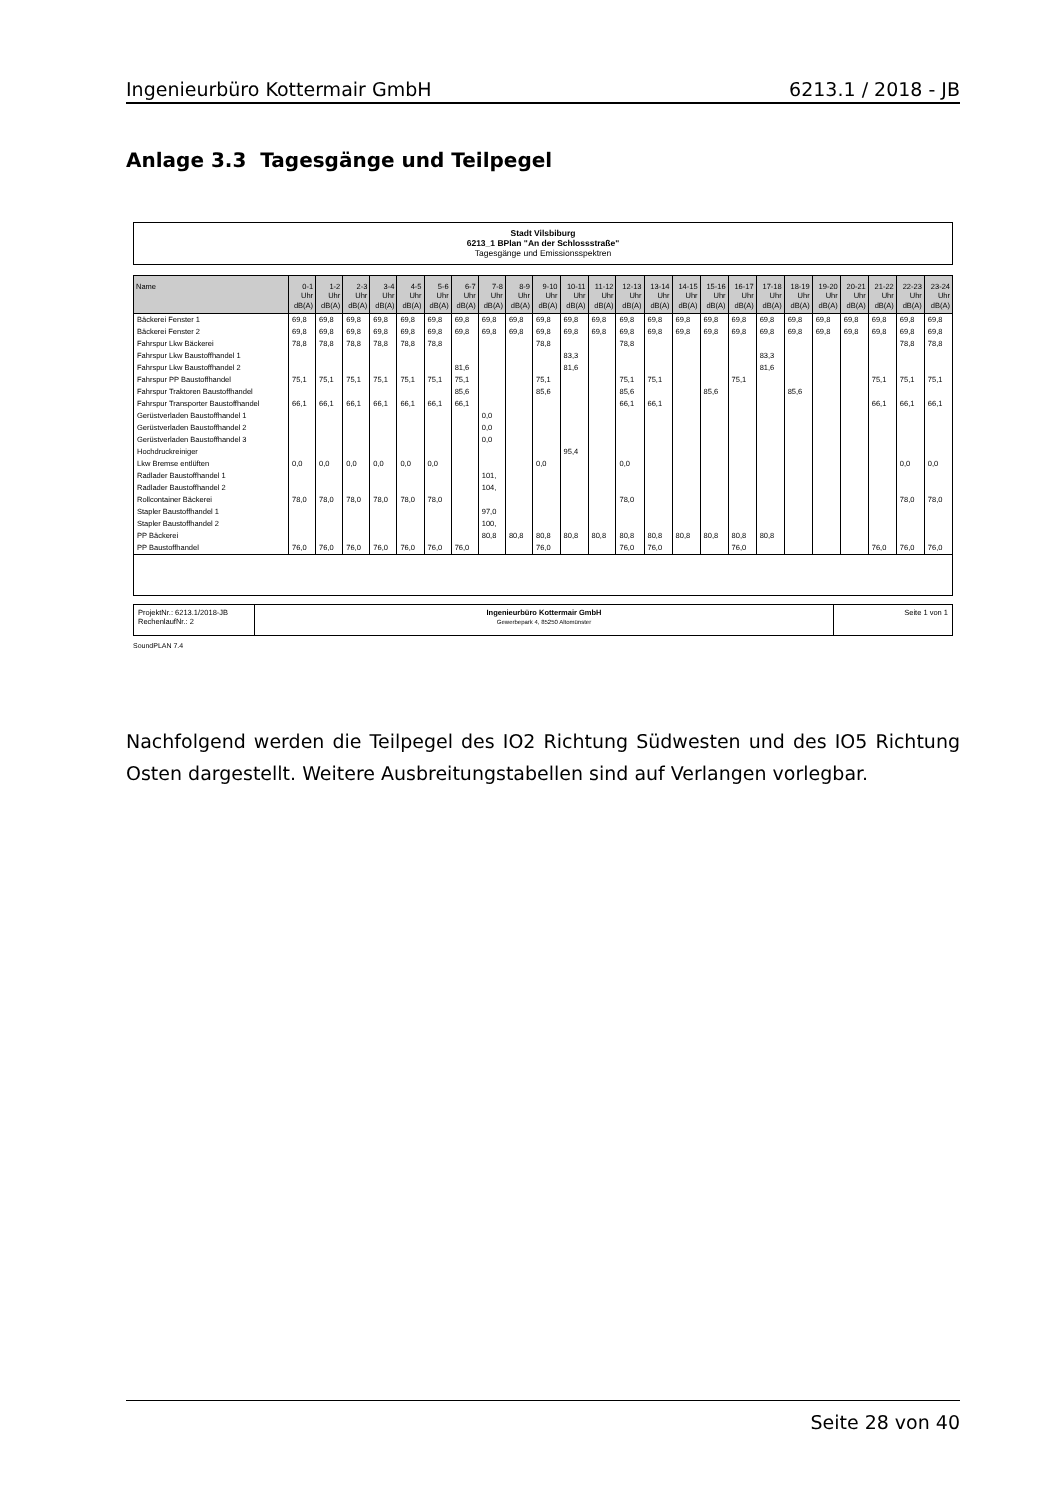Ingenieurbüro Kottermair GmbH 6213.1 / 2018 - JB
Anlage 3.3 Tagesgänge und Teilpegel
Stadt Vilsbiburg
6213_1 BPlan "An der Schlossstraße"
Tagesgänge und Emissionsspektren
| Name | 0-1 Uhr dB(A) | 1-2 Uhr dB(A) | 2-3 Uhr dB(A) | 3-4 Uhr dB(A) | 4-5 Uhr dB(A) | 5-6 Uhr dB(A) | 6-7 Uhr dB(A) | 7-8 Uhr dB(A) | 8-9 Uhr dB(A) | 9-10 Uhr dB(A) | 10-11 Uhr dB(A) | 11-12 Uhr dB(A) | 12-13 Uhr dB(A) | 13-14 Uhr dB(A) | 14-15 Uhr dB(A) | 15-16 Uhr dB(A) | 16-17 Uhr dB(A) | 17-18 Uhr dB(A) | 18-19 Uhr dB(A) | 19-20 Uhr dB(A) | 20-21 Uhr dB(A) | 21-22 Uhr dB(A) | 22-23 Uhr dB(A) | 23-24 Uhr dB(A) |
| --- | --- | --- | --- | --- | --- | --- | --- | --- | --- | --- | --- | --- | --- | --- | --- | --- | --- | --- | --- | --- | --- | --- | --- | --- |
| Bäckerei Fenster 1 | 69,8 | 69,8 | 69,8 | 69,8 | 69,8 | 69,8 | 69,8 | 69,8 | 69,8 | 69,8 | 69,8 | 69,8 | 69,8 | 69,8 | 69,8 | 69,8 | 69,8 | 69,8 | 69,8 | 69,8 | 69,8 | 69,8 | 69,8 | 69,8 |
| Bäckerei Fenster 2 | 69,8 | 69,8 | 69,8 | 69,8 | 69,8 | 69,8 | 69,8 | 69,8 | 69,8 | 69,8 | 69,8 | 69,8 | 69,8 | 69,8 | 69,8 | 69,8 | 69,8 | 69,8 | 69,8 | 69,8 | 69,8 | 69,8 | 69,8 | 69,8 |
| Fahrspur Lkw Bäckerei | 78,8 | 78,8 | 78,8 | 78,8 | 78,8 | 78,8 | | | | 78,8 | | | 78,8 | | | | | | | | | | 78,8 | 78,8 |
| Fahrspur Lkw Baustoffhandel 1 | | | | | | | | | | | 83,3 | | | | | | | 83,3 | | | | | | |
| Fahrspur Lkw Baustoffhandel 2 | | | | | | | 81,6 | | | | 81,6 | | | | | | | 81,6 | | | | | | |
| Fahrspur PP Baustoffhandel | 75,1 | 75,1 | 75,1 | 75,1 | 75,1 | 75,1 | 75,1 | | | 75,1 | | | 75,1 | 75,1 | | | 75,1 | | | | | 75,1 | 75,1 | 75,1 |
| Fahrspur Traktoren Baustoffhandel | | | | | | | 85,6 | | | 85,6 | | | 85,6 | | | 85,6 | | | 85,6 | | | | | |
| Fahrspur Transporter Baustoffhandel | 66,1 | 66,1 | 66,1 | 66,1 | 66,1 | 66,1 | 66,1 | | | | | | 66,1 | 66,1 | | | | | | | | 66,1 | 66,1 | 66,1 |
| Gerüstverladen Baustoffhandel 1 | | | | | | | | 0,0 | | | | | | | | | | | | | | | | |
| Gerüstverladen Baustoffhandel 2 | | | | | | | | 0,0 | | | | | | | | | | | | | | | | |
| Gerüstverladen Baustoffhandel 3 | | | | | | | | 0,0 | | | | | | | | | | | | | | | | |
| Hochdruckreiniger | | | | | | | | | | | 95,4 | | | | | | | | | | | | | |
| Lkw Bremse entlüften | 0,0 | 0,0 | 0,0 | 0,0 | 0,0 | 0,0 | | | | 0,0 | | | 0,0 | | | | | | | | | | 0,0 | 0,0 |
| Radlader Baustoffhandel 1 | | | | | | | | 101, | | | | | | | | | | | | | | | | |
| Radlader Baustoffhandel 2 | | | | | | | | 104, | | | | | | | | | | | | | | | | |
| Rollcontainer Bäckerei | 78,0 | 78,0 | 78,0 | 78,0 | 78,0 | 78,0 | | | | | | | 78,0 | | | | | | | | | | 78,0 | 78,0 |
| Stapler Baustoffhandel 1 | | | | | | | | 97,0 | | | | | | | | | | | | | | | | |
| Stapler Baustoffhandel 2 | | | | | | | | 100, | | | | | | | | | | | | | | | | |
| PP Bäckerei | | | | | | | | 80,8 | 80,8 | 80,8 | 80,8 | 80,8 | 80,8 | 80,8 | 80,8 | 80,8 | 80,8 | 80,8 | | | | | | |
| PP Baustoffhandel | 76,0 | 76,0 | 76,0 | 76,0 | 76,0 | 76,0 | 76,0 | | | 76,0 | | | 76,0 | 76,0 | | | 76,0 | | | | | 76,0 | 76,0 | 76,0 |
ProjektNr.: 6213.1/2018-JB
RechenlaufNr.: 2
Ingenieurbüro Kottermair GmbH
Gewerbepark 4, 85250 Altomünster
Seite 1 von 1
SoundPLAN 7.4
Nachfolgend werden die Teilpegel des IO2 Richtung Südwesten und des IO5 Richtung Osten dargestellt. Weitere Ausbreitungstabellen sind auf Verlangen vorlegbar.
Seite 28 von 40